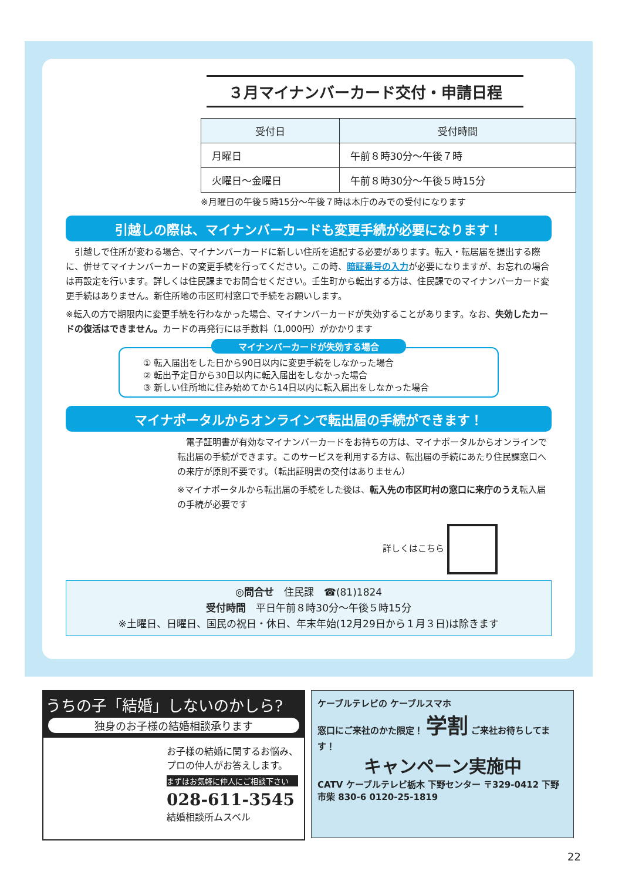３月マイナンバーカード交付・申請日程
| 受付日 | 受付時間 |
| --- | --- |
| 月曜日 | 午前８時30分～午後７時 |
| 火曜日～金曜日 | 午前８時30分～午後５時15分 |
※月曜日の午後５時15分～午後７時は本庁のみでの受付になります
引越しの際は、マイナンバーカードも変更手続が必要になります！
　引越しで住所が変わる場合、マイナンバーカードに新しい住所を追記する必要があります。転入・転居届を提出する際に、併せてマイナンバーカードの変更手続を行ってください。この時、暗証番号の入力が必要になりますが、お忘れの場合は再設定を行います。詳しくは住民課までお問合せください。壬生町から転出する方は、住民課でのマイナンバーカード変更手続はありません。新住所地の市区町村窓口で手続をお願いします。
※転入の方で期限内に変更手続を行わなかった場合、マイナンバーカードが失効することがあります。なお、失効したカードの復活はできません。カードの再発行には手数料（1,000円）がかかります
マイナンバーカードが失効する場合
① 転入届出をした日から90日以内に変更手続をしなかった場合
② 転出予定日から30日以内に転入届出をしなかった場合
③ 新しい住所地に住み始めてから14日以内に転入届出をしなかった場合
マイナポータルからオンラインで転出届の手続ができます！
　電子証明書が有効なマイナンバーカードをお持ちの方は、マイナポータルからオンラインで転出届の手続ができます。このサービスを利用する方は、転出届の手続にあたり住民課窓口への来庁が原則不要です。（転出証明書の交付はありません）
※マイナポータルから転出届の手続をした後は、転入先の市区町村の窓口に来庁のうえ転入届の手続が必要です
詳しくはこちら
◎問合せ　住民課　☎(81)1824
受付時間　平日午前８時30分～午後５時15分
※土曜日、日曜日、国民の祝日・休日、年末年始(12月29日から１月３日)は除きます
うちの子「結婚」しないのかしら?
独身のお子様の結婚相談承ります
お子様の結婚に関するお悩み、プロの仲人がお答えします。
まずはお気軽に仲人にご相談下さい
028-611-3545
結婚相談所ムスベル
ケーブルテレビの ケーブルスマホ
窓口にご来社のかた限定！ 学割 ご来社お待ちしてます！
キャンペーン実施中
CATV ケーブルテレビ栃木 下野センター 〒329-0412 下野市柴 830-6 0120-25-1819
22